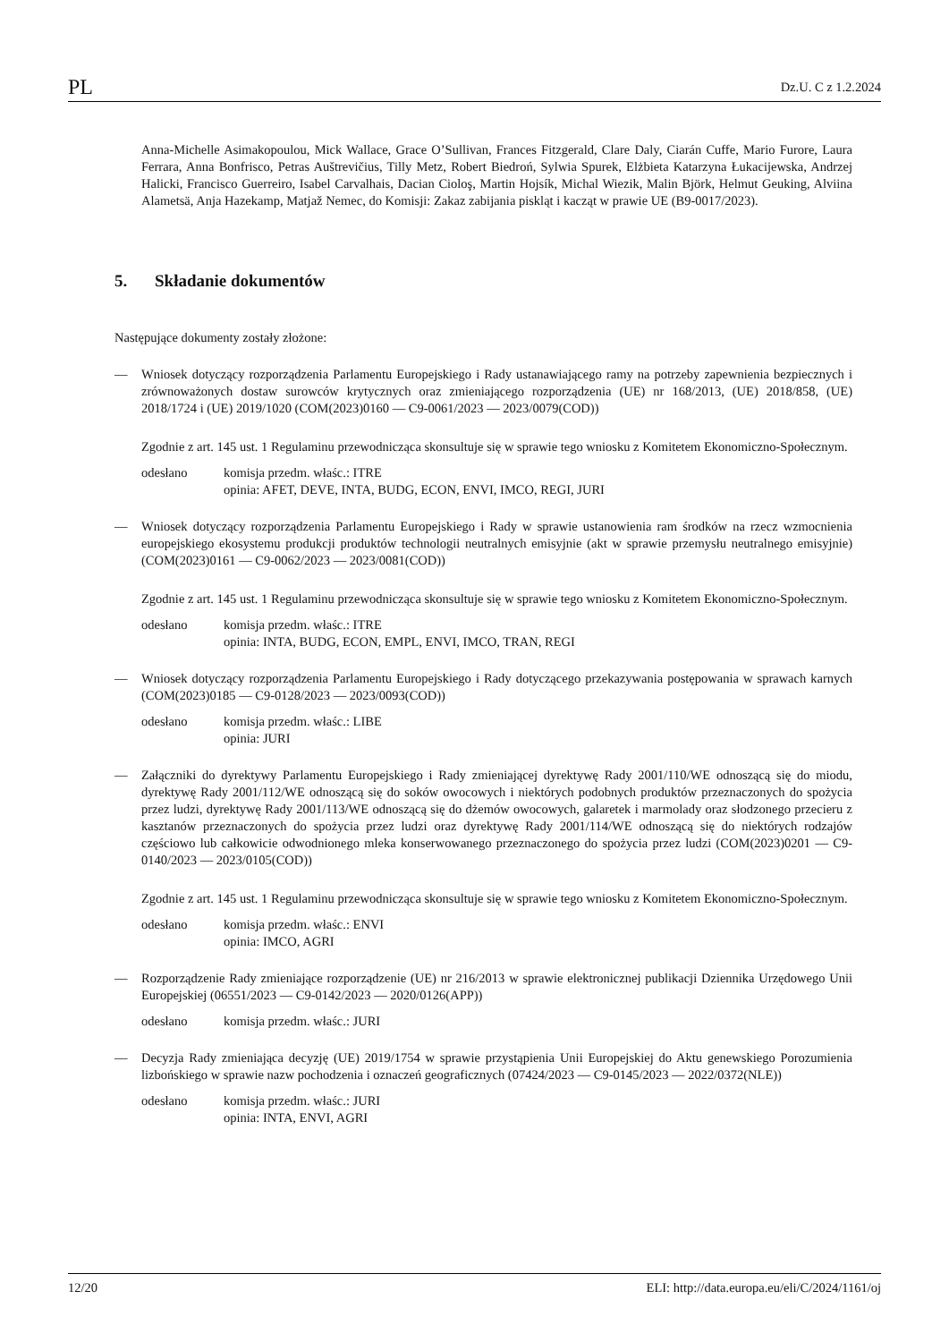PL Dz.U. C z 1.2.2024
Anna-Michelle Asimakopoulou, Mick Wallace, Grace O’Sullivan, Frances Fitzgerald, Clare Daly, Ciarán Cuffe, Mario Furore, Laura Ferrara, Anna Bonfrisco, Petras Auštrevičius, Tilly Metz, Robert Biedroń, Sylwia Spurek, Elżbieta Katarzyna Łukacijewska, Andrzej Halicki, Francisco Guerreiro, Isabel Carvalhais, Dacian Cioloş, Martin Hojsík, Michal Wiezik, Malin Björk, Helmut Geuking, Alviina Alametsä, Anja Hazekamp, Matjaž Nemec, do Komisji: Zakaz zabijania piskląt i kacząt w prawie UE (B9-0017/2023).
5. Składanie dokumentów
Następujące dokumenty zostały złożone:
— Wniosek dotyczący rozporządzenia Parlamentu Europejskiego i Rady ustanawiającego ramy na potrzeby zapewnienia bezpiecznych i zrównoważonych dostaw surowców krytycznych oraz zmieniającego rozporządzenia (UE) nr 168/2013, (UE) 2018/858, (UE) 2018/1724 i (UE) 2019/1020 (COM(2023)0160 — C9-0061/2023 — 2023/0079(COD))
Zgodnie z art. 145 ust. 1 Regulaminu przewodnicząca skonsultuje się w sprawie tego wniosku z Komitetem Ekonomiczno-Społecznym.
odesłano komisja przedm. właśc.: ITRE
opinia: AFET, DEVE, INTA, BUDG, ECON, ENVI, IMCO, REGI, JURI
— Wniosek dotyczący rozporządzenia Parlamentu Europejskiego i Rady w sprawie ustanowienia ram środków na rzecz wzmocnienia europejskiego ekosystemu produkcji produktów technologii neutralnych emisyjnie (akt w sprawie przemysłu neutralnego emisyjnie) (COM(2023)0161 — C9-0062/2023 — 2023/0081(COD))
Zgodnie z art. 145 ust. 1 Regulaminu przewodnicząca skonsultuje się w sprawie tego wniosku z Komitetem Ekonomiczno-Społecznym.
odesłano komisja przedm. właśc.: ITRE
opinia: INTA, BUDG, ECON, EMPL, ENVI, IMCO, TRAN, REGI
— Wniosek dotyczący rozporządzenia Parlamentu Europejskiego i Rady dotyczącego przekazywania postępowania w sprawach karnych (COM(2023)0185 — C9-0128/2023 — 2023/0093(COD))
odesłano komisja przedm. właśc.: LIBE
opinia: JURI
— Załączniki do dyrektywy Parlamentu Europejskiego i Rady zmieniającej dyrektywę Rady 2001/110/WE odnoszącą się do miodu, dyrektywę Rady 2001/112/WE odnoszącą się do soków owocowych i niektórych podobnych produktów przeznaczonych do spożycia przez ludzi, dyrektywę Rady 2001/113/WE odnoszącą się do dżemów owocowych, galaretek i marmolady oraz słodzonego przecieru z kasztanów przeznaczonych do spożycia przez ludzi oraz dyrektywę Rady 2001/114/WE odnoszącą się do niektórych rodzajów częściowo lub całkowicie odwodnionego mleka konserwowanego przeznaczonego do spożycia przez ludzi (COM(2023)0201 — C9-0140/2023 — 2023/0105(COD))
Zgodnie z art. 145 ust. 1 Regulaminu przewodnicząca skonsultuje się w sprawie tego wniosku z Komitetem Ekonomiczno-Społecznym.
odesłano komisja przedm. właśc.: ENVI
opinia: IMCO, AGRI
— Rozporządzenie Rady zmieniające rozporządzenie (UE) nr 216/2013 w sprawie elektronicznej publikacji Dziennika Urzędowego Unii Europejskiej (06551/2023 — C9-0142/2023 — 2020/0126(APP))
odesłano komisja przedm. właśc.: JURI
— Decyzja Rady zmieniająca decyzję (UE) 2019/1754 w sprawie przystąpienia Unii Europejskiej do Aktu genewskiego Porozumienia lizbońskiego w sprawie nazw pochodzenia i oznaczeń geograficznych (07424/2023 — C9-0145/2023 — 2022/0372(NLE))
odesłano komisja przedm. właśc.: JURI
opinia: INTA, ENVI, AGRI
12/20 ELI: http://data.europa.eu/eli/C/2024/1161/oj